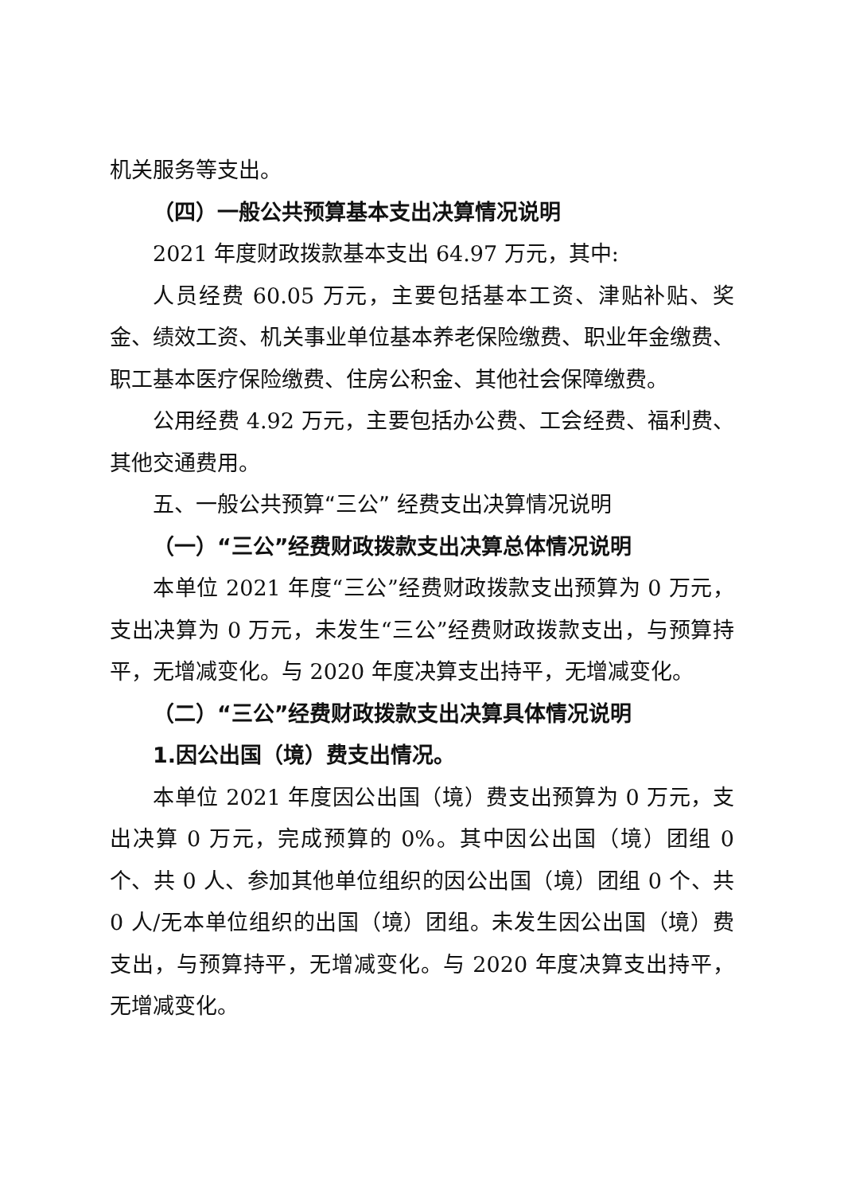机关服务等支出。
（四）一般公共预算基本支出决算情况说明
2021 年度财政拨款基本支出 64.97 万元，其中:
人员经费 60.05 万元，主要包括基本工资、津贴补贴、奖金、绩效工资、机关事业单位基本养老保险缴费、职业年金缴费、职工基本医疗保险缴费、住房公积金、其他社会保障缴费。
公用经费 4.92 万元，主要包括办公费、工会经费、福利费、其他交通费用。
五、一般公共预算“三公” 经费支出决算情况说明
（一）“三公”经费财政拨款支出决算总体情况说明
本单位 2021 年度“三公”经费财政拨款支出预算为 0 万元，支出决算为 0 万元，未发生“三公”经费财政拨款支出，与预算持平，无增减变化。与 2020 年度决算支出持平，无增减变化。
（二）“三公”经费财政拨款支出决算具体情况说明
1.因公出国（境）费支出情况。
本单位 2021 年度因公出国（境）费支出预算为 0 万元，支出决算 0 万元，完成预算的 0%。其中因公出国（境）团组 0 个、共 0 人、参加其他单位组织的因公出国（境）团组 0 个、共 0 人/无本单位组织的出国（境）团组。未发生因公出国（境）费支出，与预算持平，无增减变化。与 2020 年度决算支出持平，无增减变化。